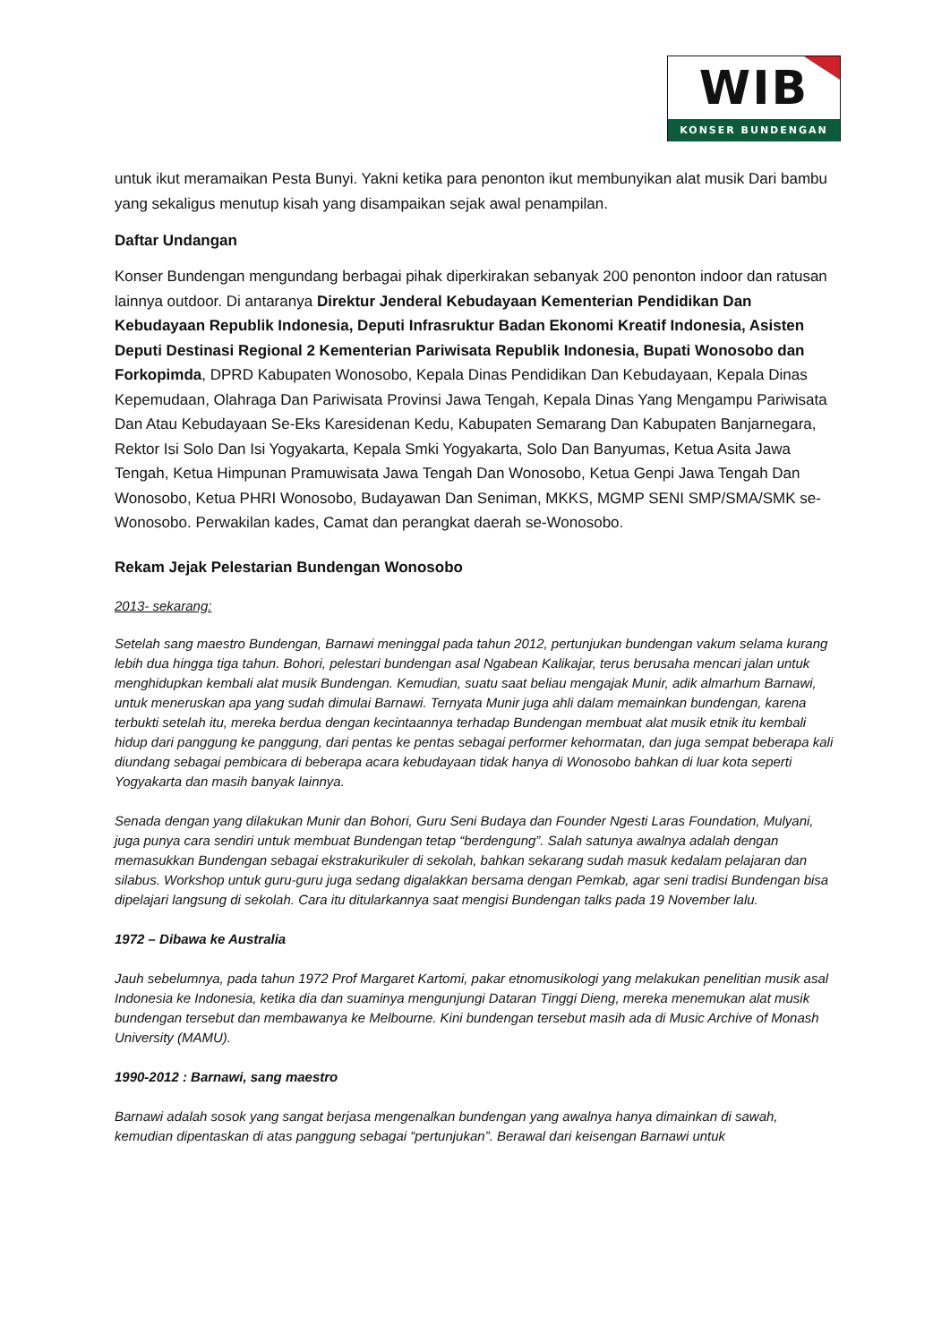WIB
KONSER BUNDENGAN
untuk ikut meramaikan Pesta Bunyi. Yakni ketika para penonton ikut membunyikan alat musik Dari bambu yang sekaligus menutup kisah yang disampaikan sejak awal penampilan.
Daftar Undangan
Konser Bundengan mengundang berbagai pihak diperkirakan sebanyak 200 penonton indoor dan ratusan lainnya outdoor. Di antaranya Direktur Jenderal Kebudayaan Kementerian Pendidikan Dan Kebudayaan Republik Indonesia, Deputi Infrasruktur Badan Ekonomi Kreatif Indonesia, Asisten Deputi Destinasi Regional 2 Kementerian Pariwisata Republik Indonesia, Bupati Wonosobo dan Forkopimda, DPRD Kabupaten Wonosobo, Kepala Dinas Pendidikan Dan Kebudayaan, Kepala Dinas Kepemudaan, Olahraga Dan Pariwisata Provinsi Jawa Tengah, Kepala Dinas Yang Mengampu Pariwisata Dan Atau Kebudayaan Se-Eks Karesidenan Kedu, Kabupaten Semarang Dan Kabupaten Banjarnegara, Rektor Isi Solo Dan Isi Yogyakarta, Kepala Smki Yogyakarta, Solo Dan Banyumas, Ketua Asita Jawa Tengah, Ketua Himpunan Pramuwisata Jawa Tengah Dan Wonosobo, Ketua Genpi Jawa Tengah Dan Wonosobo, Ketua PHRI Wonosobo, Budayawan Dan Seniman, MKKS, MGMP SENI SMP/SMA/SMK se-Wonosobo. Perwakilan kades, Camat dan perangkat daerah se-Wonosobo.
Rekam Jejak Pelestarian Bundengan Wonosobo
2013- sekarang:
Setelah sang maestro Bundengan, Barnawi meninggal pada tahun 2012, pertunjukan bundengan vakum selama kurang lebih dua hingga tiga tahun. Bohori, pelestari bundengan asal Ngabean Kalikajar, terus berusaha mencari jalan untuk menghidupkan kembali alat musik Bundengan. Kemudian, suatu saat beliau mengajak Munir, adik almarhum Barnawi, untuk meneruskan apa yang sudah dimulai Barnawi. Ternyata Munir juga ahli dalam memainkan bundengan, karena terbukti setelah itu, mereka berdua dengan kecintaannya terhadap Bundengan membuat alat musik etnik itu kembali hidup dari panggung ke panggung, dari pentas ke pentas sebagai performer kehormatan, dan juga sempat beberapa kali diundang sebagai pembicara di beberapa acara kebudayaan tidak hanya di Wonosobo bahkan di luar kota seperti Yogyakarta dan masih banyak lainnya.
Senada dengan yang dilakukan Munir dan Bohori, Guru Seni Budaya dan Founder Ngesti Laras Foundation, Mulyani, juga punya cara sendiri untuk membuat Bundengan tetap “berdengung”. Salah satunya awalnya adalah dengan memasukkan Bundengan sebagai ekstrakurikuler di sekolah, bahkan sekarang sudah masuk kedalam pelajaran dan silabus. Workshop untuk guru-guru juga sedang digalakkan bersama dengan Pemkab, agar seni tradisi Bundengan bisa dipelajari langsung di sekolah. Cara itu ditularkannya saat mengisi Bundengan talks pada 19 November lalu.
1972 – Dibawa ke Australia
Jauh sebelumnya, pada tahun 1972 Prof Margaret Kartomi, pakar etnomusikologi yang melakukan penelitian musik asal Indonesia ke Indonesia, ketika dia dan suaminya mengunjungi Dataran Tinggi Dieng, mereka menemukan alat musik bundengan tersebut dan membawanya ke Melbourne. Kini bundengan tersebut masih ada di Music Archive of Monash University (MAMU).
1990-2012 : Barnawi, sang maestro
Barnawi adalah sosok yang sangat berjasa mengenalkan bundengan yang awalnya hanya dimainkan di sawah, kemudian dipentaskan di atas panggung sebagai “pertunjukan”. Berawal dari keisengan Barnawi untuk